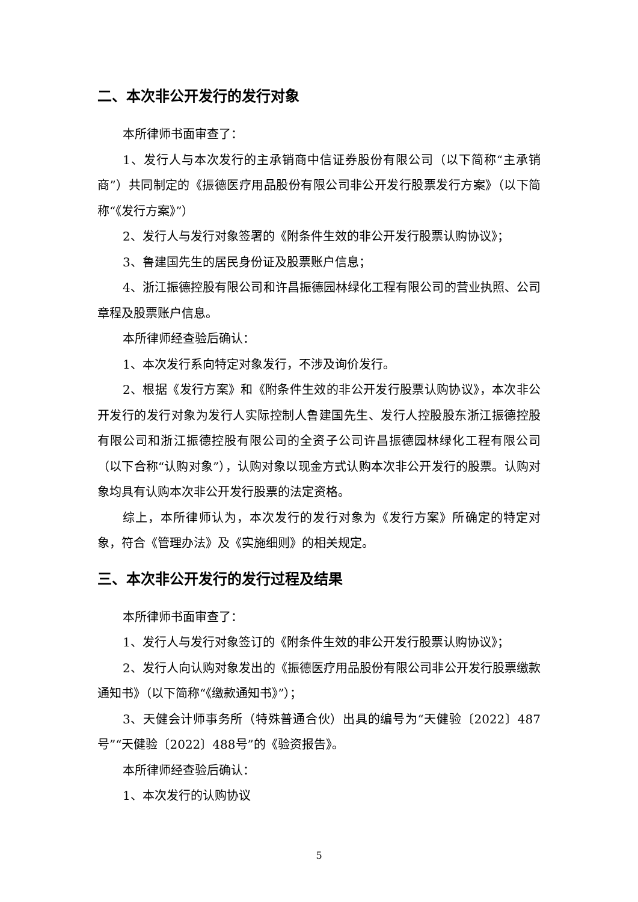二、本次非公开发行的发行对象
本所律师书面审查了：
1、发行人与本次发行的主承销商中信证券股份有限公司（以下简称“主承销商”）共同制定的《振德医疗用品股份有限公司非公开发行股票发行方案》（以下简称“《发行方案》”）
2、发行人与发行对象签署的《附条件生效的非公开发行股票认购协议》；
3、鲁建国先生的居民身份证及股票账户信息；
4、浙江振德控股有限公司和许昌振德园林绿化工程有限公司的营业执照、公司章程及股票账户信息。
本所律师经查验后确认：
1、本次发行系向特定对象发行，不涉及询价发行。
2、根据《发行方案》和《附条件生效的非公开发行股票认购协议》，本次非公开发行的发行对象为发行人实际控制人鲁建国先生、发行人控股股东浙江振德控股有限公司和浙江振德控股有限公司的全资子公司许昌振德园林绿化工程有限公司（以下合称“认购对象”），认购对象以现金方式认购本次非公开发行的股票。认购对象均具有认购本次非公开发行股票的法定资格。
综上，本所律师认为，本次发行的发行对象为《发行方案》所确定的特定对象，符合《管理办法》及《实施细则》的相关规定。
三、本次非公开发行的发行过程及结果
本所律师书面审查了：
1、发行人与发行对象签订的《附条件生效的非公开发行股票认购协议》；
2、发行人向认购对象发出的《振德医疗用品股份有限公司非公开发行股票缴款通知书》（以下简称“《缴款通知书》”）；
3、天健会计师事务所（特殊普通合伙）出具的编号为“天健验〔2022〕487号”“天健验〔2022〕488号”的《验资报告》。
本所律师经查验后确认：
1、本次发行的认购协议
5